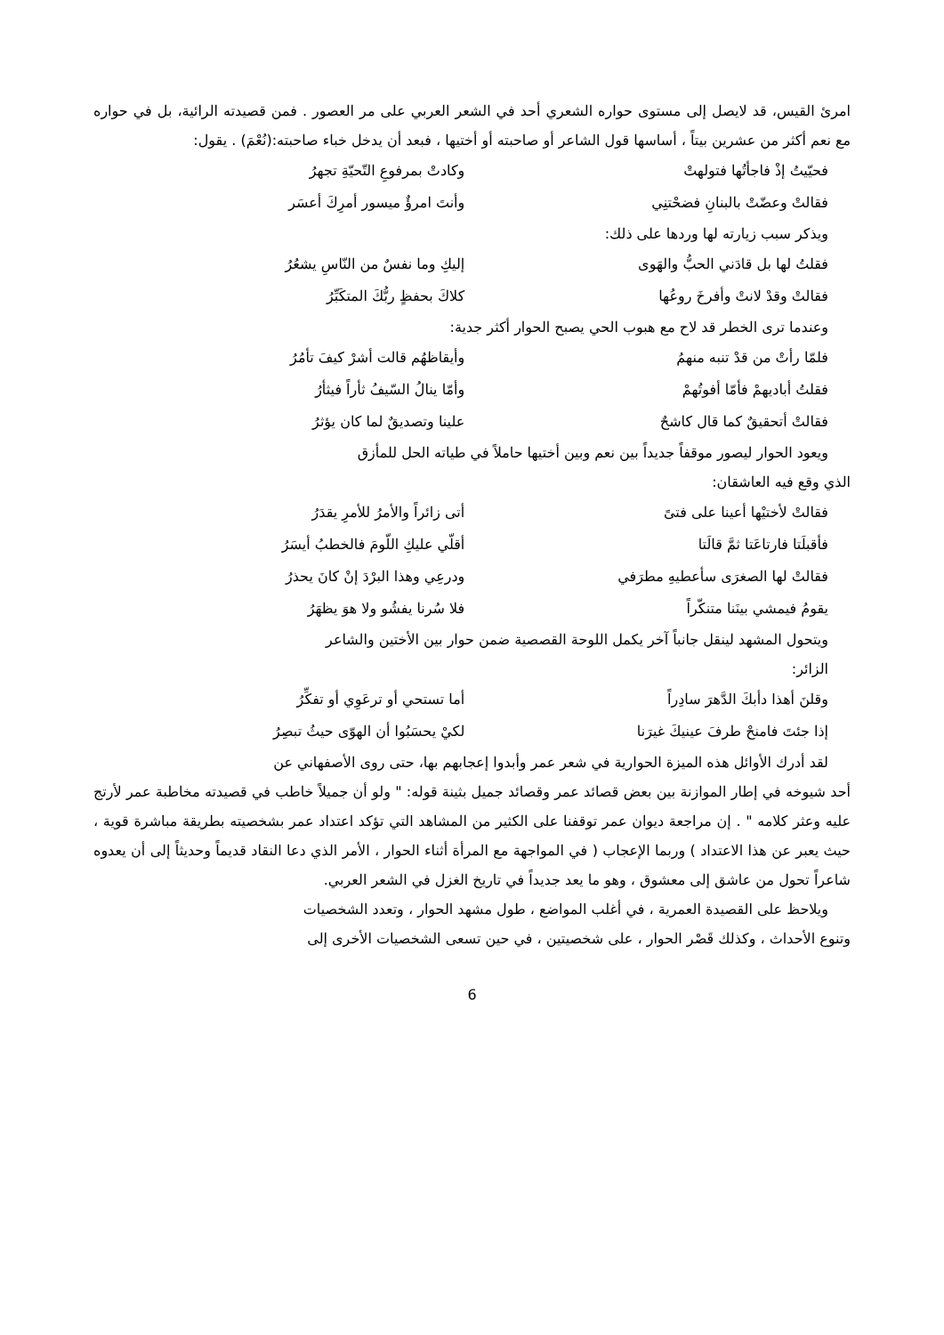امرئ القيس، قد لايصل إلى مستوى حواره الشعري أحد في الشعر العربي على مر العصور . فمن قصيدته الرائية، بل في حواره مع نعم أكثر من عشرين بيتاً ، أساسها قول الشاعر أو صاحبته أو أختيها ، فبعد أن يدخل خباء صاحبته:(نُعْمَ) . يقول:
فحيّيتُ إذْ فاجأتُها فتولهتْ وكادتْ بمرفوعِ التّحيّةِ تجهرُ
فقالتْ وعضّتْ بالبنانِ فضحْتنِي وأنتَ امرؤٌ ميسور أمرِكَ أعسَر
ويذكر سبب زيارته لها وردها على ذلك:
فقلتُ لها بل قادَني الحبُّ والهَوى إليكِ وما نفسٌ من النّاسِ يشعُرُ
فقالتْ وقدْ لانتْ وأفرخَ روعُها كلاكَ بحفظٍ ربُّكَ المتكَبِّرُ
وعندما ترى الخطر قد لاح مع هبوب الحي يصبح الحوار أكثر جدية:
فلمّا رأتْ من قدْ تنبه منهمُ وأيقاظهُم قالت أشرْ كيفَ تأمُرُ
فقلتُ أباديهمْ فأمّا أفوتُهمْ وأمّا ينالُ السّيفُ ثأراً فيثأرُ
فقالتْ أتحقيقٌ كما قال كاشحٌ علينا وتصديقٌ لما كان يؤثرُ
ويعود الحوار ليصور موقفاً جديداً بين نعم وبين أختيها حاملاً في طياته الحل للمأزق
الذي وقع فيه العاشقان:
فقالتْ لأختيْها أعينا على فتىً أتى زائراً والأمرُ للأمرِ يقدَرُ
فأقبلَتا فارتاعَتا ثمَّ قالَتا أقلّي عليكِ اللّومَ فالخطبُ أيسَرُ
فقالتْ لها الصغرَى سأعطيهِ مطرَفي ودرعِي وهذا البرْدَ إنْ كانَ يحذرُ
يقومُ فيمشي بينَنا متنكّراً فلا سُرنا يفشُو ولا هوَ يظهَرُ
ويتحول المشهد لينقل جانباً آخر يكمل اللوحة القصصية ضمن حوار بين الأختين والشاعر
الزائر:
وقلنَ أهذا دأبكَ الدَّهرَ سادِراً أما تستحي أو ترعَوِي أو تفكِّرُ
إذا جئتَ فامنحْ طرفَ عينيكَ غيرَنا لكيْ يحسَبُوا أن الهوّى حيثُ تبصِرُ
لقد أدرك الأوائل هذه الميزة الحوارية في شعر عمر وأبدوا إعجابهم بها، حتى روى الأصفهاني عن
أحد شيوخه في إطار الموازنة بين بعض قصائد عمر وقصائد جميل بثينة قوله: " ولو أن جميلاً خاطب في قصيدته مخاطبة عمر لأرتج عليه وعثر كلامه " . إن مراجعة ديوان عمر توقفنا على الكثير من المشاهد التي تؤكد اعتداد عمر بشخصيته بطريقة مباشرة قوية ، حيث يعبر عن هذا الاعتداد ) وربما الإعجاب ( في المواجهة مع المرأة أثناء الحوار ، الأمر الذي دعا النقاد قديماً وحديثاً إلى أن يعدوه شاعراً تحول من عاشق إلى معشوق ، وهو ما يعد جديداً في تاريخ الغزل في الشعر العربي.
ويلاحظ على القصيدة العمرية ، في أغلب المواضع ، طول مشهد الحوار ، وتعدد الشخصيات
وتنوع الأحداث ، وكذلك قَصْر الحوار ، على شخصيتين ، في حين تسعى الشخصيات الأخرى إلى
6